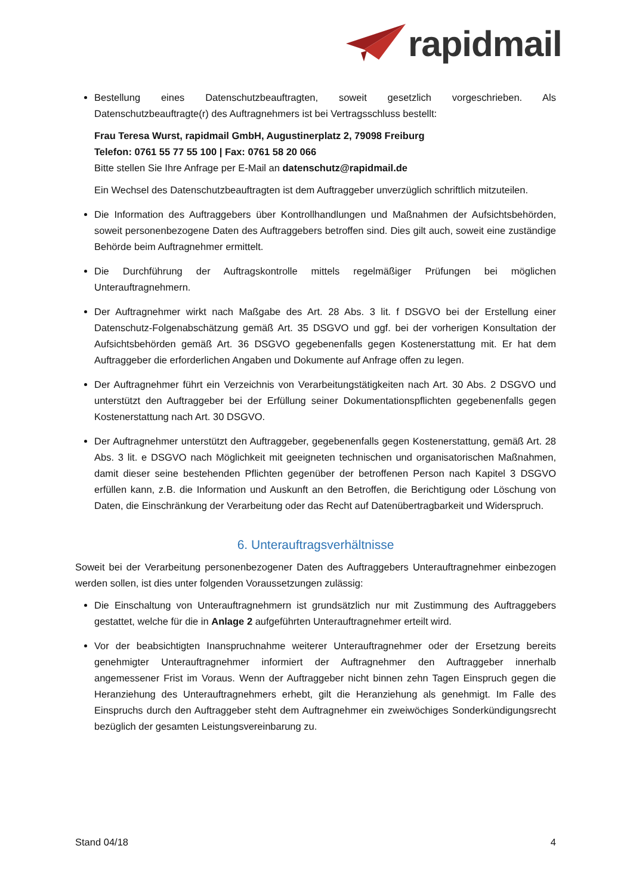rapidmail
Bestellung eines Datenschutzbeauftragten, soweit gesetzlich vorgeschrieben. Als Datenschutzbeauftragte(r) des Auftragnehmers ist bei Vertragsschluss bestellt:
Frau Teresa Wurst, rapidmail GmbH, Augustinerplatz 2, 79098 Freiburg
Telefon: 0761 55 77 55 100 | Fax: 0761 58 20 066
Bitte stellen Sie Ihre Anfrage per E-Mail an datenschutz@rapidmail.de
Ein Wechsel des Datenschutzbeauftragten ist dem Auftraggeber unverzüglich schriftlich mitzuteilen.
Die Information des Auftraggebers über Kontrollhandlungen und Maßnahmen der Aufsichtsbehörden, soweit personenbezogene Daten des Auftraggebers betroffen sind. Dies gilt auch, soweit eine zuständige Behörde beim Auftragnehmer ermittelt.
Die Durchführung der Auftragskontrolle mittels regelmäßiger Prüfungen bei möglichen Unterauftragnehmern.
Der Auftragnehmer wirkt nach Maßgabe des Art. 28 Abs. 3 lit. f DSGVO bei der Erstellung einer Datenschutz-Folgenabschätzung gemäß Art. 35 DSGVO und ggf. bei der vorherigen Konsultation der Aufsichtsbehörden gemäß Art. 36 DSGVO gegebenenfalls gegen Kostenerstattung mit. Er hat dem Auftraggeber die erforderlichen Angaben und Dokumente auf Anfrage offen zu legen.
Der Auftragnehmer führt ein Verzeichnis von Verarbeitungstätigkeiten nach Art. 30 Abs. 2 DSGVO und unterstützt den Auftraggeber bei der Erfüllung seiner Dokumentationspflichten gegebenenfalls gegen Kostenerstattung nach Art. 30 DSGVO.
Der Auftragnehmer unterstützt den Auftraggeber, gegebenenfalls gegen Kostenerstattung, gemäß Art. 28 Abs. 3 lit. e DSGVO nach Möglichkeit mit geeigneten technischen und organisatorischen Maßnahmen, damit dieser seine bestehenden Pflichten gegenüber der betroffenen Person nach Kapitel 3 DSGVO erfüllen kann, z.B. die Information und Auskunft an den Betroffen, die Berichtigung oder Löschung von Daten, die Einschränkung der Verarbeitung oder das Recht auf Datenübertragbarkeit und Widerspruch.
6. Unterauftragsverhältnisse
Soweit bei der Verarbeitung personenbezogener Daten des Auftraggebers Unterauftragnehmer einbezogen werden sollen, ist dies unter folgenden Voraussetzungen zulässig:
Die Einschaltung von Unterauftragnehmern ist grundsätzlich nur mit Zustimmung des Auftraggebers gestattet, welche für die in Anlage 2 aufgeführten Unterauftragnehmer erteilt wird.
Vor der beabsichtigten Inanspruchnahme weiterer Unterauftragnehmer oder der Ersetzung bereits genehmigter Unterauftragnehmer informiert der Auftragnehmer den Auftraggeber innerhalb angemessener Frist im Voraus. Wenn der Auftraggeber nicht binnen zehn Tagen Einspruch gegen die Heranziehung des Unterauftragnehmers erhebt, gilt die Heranziehung als genehmigt. Im Falle des Einspruchs durch den Auftraggeber steht dem Auftragnehmer ein zweiwöchiges Sonderkündigungsrecht bezüglich der gesamten Leistungsvereinbarung zu.
Stand 04/18 4